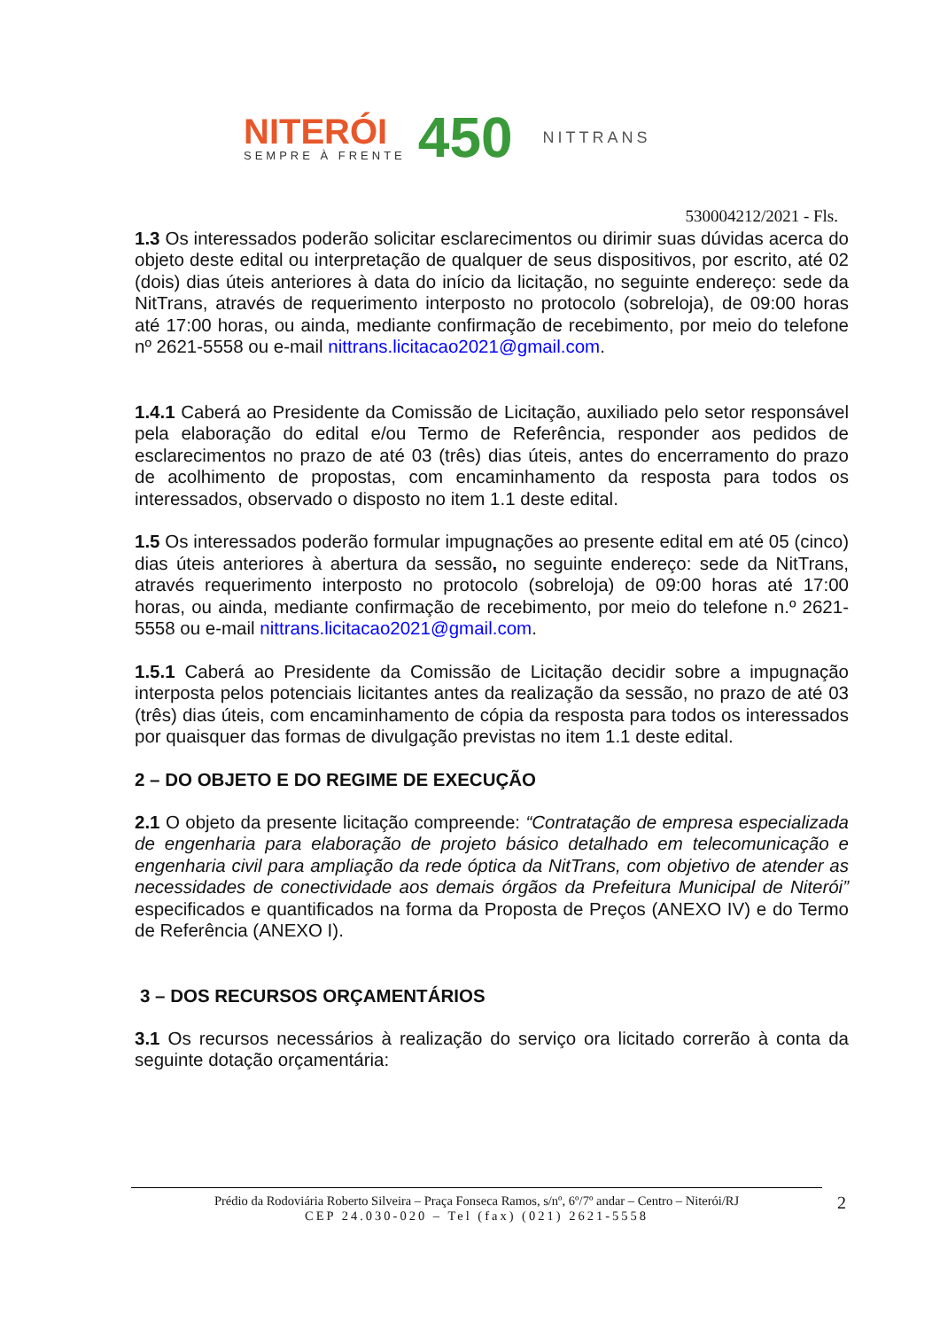NITERÓI
SEMPRE À FRENTE
450
NITTRANS
530004212/2021 - Fls.
1.3 Os interessados poderão solicitar esclarecimentos ou dirimir suas dúvidas acerca do objeto deste edital ou interpretação de qualquer de seus dispositivos, por escrito, até 02 (dois) dias úteis anteriores à data do início da licitação, no seguinte endereço: sede da NitTrans, através de requerimento interposto no protocolo (sobreloja), de 09:00 horas até 17:00 horas, ou ainda, mediante confirmação de recebimento, por meio do telefone nº 2621-5558 ou e-mail nittrans.licitacao2021@gmail.com.
1.4.1 Caberá ao Presidente da Comissão de Licitação, auxiliado pelo setor responsável pela elaboração do edital e/ou Termo de Referência, responder aos pedidos de esclarecimentos no prazo de até 03 (três) dias úteis, antes do encerramento do prazo de acolhimento de propostas, com encaminhamento da resposta para todos os interessados, observado o disposto no item 1.1 deste edital.
1.5 Os interessados poderão formular impugnações ao presente edital em até 05 (cinco) dias úteis anteriores à abertura da sessão, no seguinte endereço: sede da NitTrans, através requerimento interposto no protocolo (sobreloja) de 09:00 horas até 17:00 horas, ou ainda, mediante confirmação de recebimento, por meio do telefone n.º 2621-5558 ou e-mail nittrans.licitacao2021@gmail.com.
1.5.1 Caberá ao Presidente da Comissão de Licitação decidir sobre a impugnação interposta pelos potenciais licitantes antes da realização da sessão, no prazo de até 03 (três) dias úteis, com encaminhamento de cópia da resposta para todos os interessados por quaisquer das formas de divulgação previstas no item 1.1 deste edital.
2 – DO OBJETO E DO REGIME DE EXECUÇÃO
2.1 O objeto da presente licitação compreende: “Contratação de empresa especializada de engenharia para elaboração de projeto básico detalhado em telecomunicação e engenharia civil para ampliação da rede óptica da NitTrans, com objetivo de atender as necessidades de conectividade aos demais órgãos da Prefeitura Municipal de Niterói” especificados e quantificados na forma da Proposta de Preços (ANEXO IV) e do Termo de Referência (ANEXO I).
3 – DOS RECURSOS ORÇAMENTÁRIOS
3.1 Os recursos necessários à realização do serviço ora licitado correrão à conta da seguinte dotação orçamentária:
Prédio da Rodoviária Roberto Silveira – Praça Fonseca Ramos, s/nº, 6º/7º andar – Centro – Niterói/RJ
CEP 24.030-020 – Tel (fax) (021) 2621-5558
2